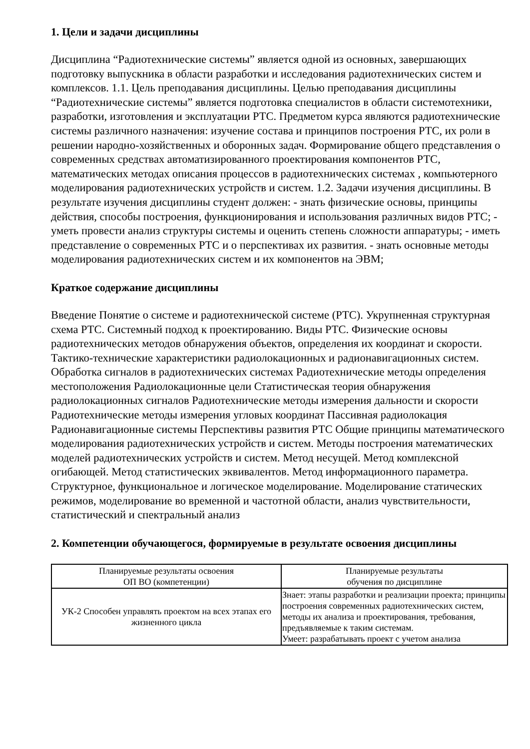1. Цели и задачи дисциплины
Дисциплина “Радиотехнические системы” является одной из основных, завершающих подготовку выпускника в области разработки и исследования радиотехнических систем и комплексов. 1.1. Цель преподавания дисциплины. Целью преподавания дисциплины “Радиотехнические системы” является подготовка специалистов в области системотехники, разработки, изготовления и эксплуатации РТС. Предметом курса являются радиотехнические системы различного назначения: изучение состава и принципов построения РТС, их роли в решении народно-хозяйственных и оборонных задач. Формирование общего представления о современных средствах автоматизированного проектирования компонентов РТС, математических методах описания процессов в радиотехнических системах , компьютерного моделирования радиотехнических устройств и систем. 1.2. Задачи изучения дисциплины. В результате изучения дисциплины студент должен: - знать физические основы, принципы действия, способы построения, функционирования и использования различных видов РТС; - уметь провести анализ структуры системы и оценить степень сложности аппаратуры; - иметь представление о современных РТС и о перспективах их развития. - знать основные методы моделирования радиотехнических систем и их компонентов на ЭВМ;
Краткое содержание дисциплины
Введение Понятие о системе и радиотехнической системе (РТС). Укрупненная структурная схема РТС. Системный подход к проектированию. Виды РТС. Физические основы радиотехнических методов обнаружения объектов, определения их координат и скорости. Тактико-технические характеристики радиолокационных и радионавигационных систем. Обработка сигналов в радиотехнических системах Радиотехнические методы определения местоположения Радиолокационные цели Статистическая теория обнаружения радиолокационных сигналов Радиотехнические методы измерения дальности и скорости Радиотехнические методы измерения угловых координат Пассивная радиолокация Радионавигационные системы Перспективы развития РТС Общие принципы математического моделирования радиотехнических устройств и систем. Методы построения математических моделей радиотехнических устройств и систем. Метод несущей. Метод комплексной огибающей. Метод статистических эквивалентов. Метод информационного параметра. Структурное, функциональное и логическое моделирование. Моделирование статических режимов, моделирование во временной и частотной области, анализ чувствительности, статистический и спектральный анализ
2. Компетенции обучающегося, формируемые в результате освоения дисциплины
| Планируемые результаты освоения ОП ВО (компетенции) | Планируемые результаты обучения по дисциплине |
| УК-2 Способен управлять проектом на всех этапах его жизненного цикла | Знает: этапы разработки и реализации проекта; принципы построения современных радиотехнических систем, методы их анализа и проектирования, требования, предъявляемые к таким системам. Умеет: разрабатывать проект с учетом анализа |